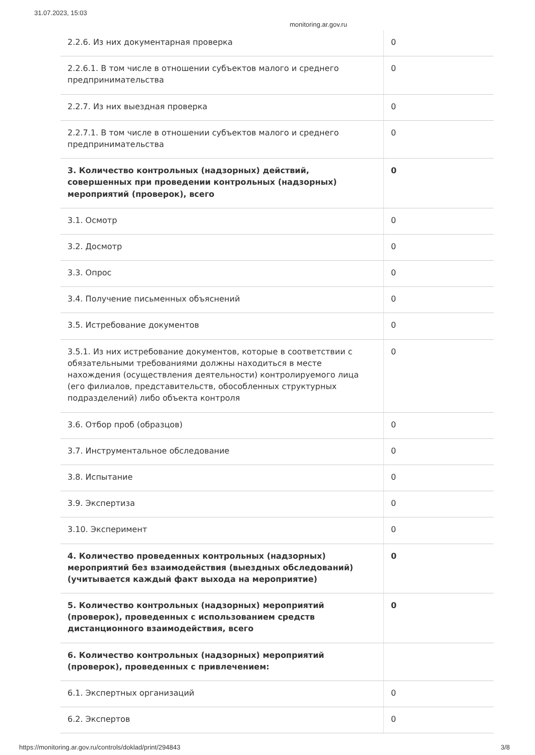31.07.2023, 15:03
monitoring.ar.gov.ru
| 2.2.6. Из них документарная проверка | 0 |
| 2.2.6.1. В том числе в отношении субъектов малого и среднего предпринимательства | 0 |
| 2.2.7. Из них выездная проверка | 0 |
| 2.2.7.1. В том числе в отношении субъектов малого и среднего предпринимательства | 0 |
| 3. Количество контрольных (надзорных) действий, совершенных при проведении контрольных (надзорных) мероприятий (проверок), всего | 0 |
| 3.1. Осмотр | 0 |
| 3.2. Досмотр | 0 |
| 3.3. Опрос | 0 |
| 3.4. Получение письменных объяснений | 0 |
| 3.5. Истребование документов | 0 |
| 3.5.1. Из них истребование документов, которые в соответствии с обязательными требованиями должны находиться в месте нахождения (осуществления деятельности) контролируемого лица (его филиалов, представительств, обособленных структурных подразделений) либо объекта контроля | 0 |
| 3.6. Отбор проб (образцов) | 0 |
| 3.7. Инструментальное обследование | 0 |
| 3.8. Испытание | 0 |
| 3.9. Экспертиза | 0 |
| 3.10. Эксперимент | 0 |
| 4. Количество проведенных контрольных (надзорных) мероприятий без взаимодействия (выездных обследований) (учитывается каждый факт выхода на мероприятие) | 0 |
| 5. Количество контрольных (надзорных) мероприятий (проверок), проведенных с использованием средств дистанционного взаимодействия, всего | 0 |
| 6. Количество контрольных (надзорных) мероприятий (проверок), проведенных с привлечением: | |
| 6.1. Экспертных организаций | 0 |
| 6.2. Экспертов | 0 |
https://monitoring.ar.gov.ru/controls/doklad/print/294843 3/8